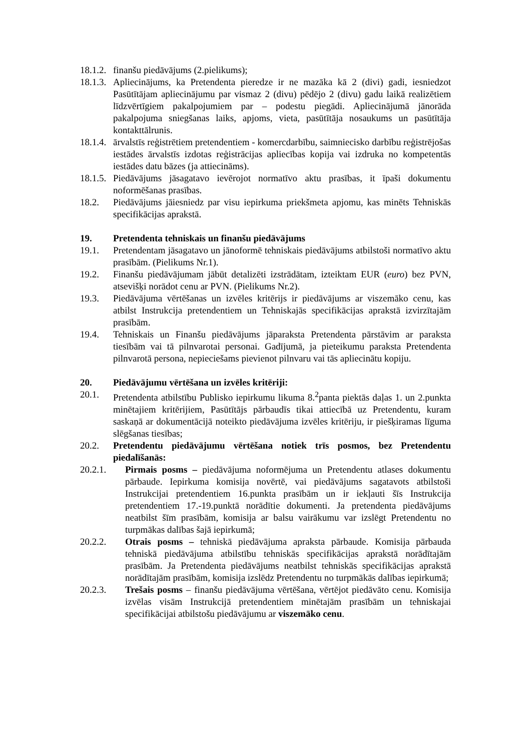18.1.2. finanšu piedāvājums (2.pielikums);
18.1.3. Apliecinājums, ka Pretendenta pieredze ir ne mazāka kā 2 (divi) gadi, iesniedzot Pasūtītājam apliecinājumu par vismaz 2 (divu) pēdējo 2 (divu) gadu laikā realizētiem līdzvērtīgiem pakalpojumiem par – podestu piegādi. Apliecinājumā jānorāda pakalpojuma sniegšanas laiks, apjoms, vieta, pasūtītāja nosaukums un pasūtītāja kontakttālrunis.
18.1.4. ārvalstīs reģistrētiem pretendentiem - komercdarbību, saimniecisko darbību reģistrējošas iestādes ārvalstīs izdotas reģistrācijas apliecības kopija vai izdruka no kompetentās iestādes datu bāzes (ja attiecināms).
18.1.5. Piedāvājums jāsagatavo ievērojot normatīvo aktu prasības, it īpaši dokumentu noformēšanas prasības.
18.2. Piedāvājums jāiesniedz par visu iepirkuma priekšmeta apjomu, kas minēts Tehniskās specifikācijas aprakstā.
19. Pretendenta tehniskais un finanšu piedāvājums
19.1. Pretendentam jāsagatavo un jānoformē tehniskais piedāvājums atbilstoši normatīvo aktu prasībām. (Pielikums Nr.1).
19.2. Finanšu piedāvājumam jābūt detalizēti izstrādātam, izteiktam EUR (euro) bez PVN, atsevišķi norādot cenu ar PVN. (Pielikums Nr.2).
19.3. Piedāvājuma vērtēšanas un izvēles kritērijs ir piedāvājums ar viszemāko cenu, kas atbilst Instrukcija pretendentiem un Tehniskajās specifikācijas aprakstā izvirzītajām prasībām.
19.4. Tehniskais un Finanšu piedāvājums jāparaksta Pretendenta pārstāvim ar paraksta tiesībām vai tā pilnvarotai personai. Gadījumā, ja pieteikumu paraksta Pretendenta pilnvarotā persona, nepieciešams pievienot pilnvaru vai tās apliecinātu kopiju.
20. Piedāvājumu vērtēšana un izvēles kritēriji:
20.1. Pretendenta atbilstību Publisko iepirkumu likuma 8.<sup>2</sup>panta piektās daļas 1. un 2.punkta minētajiem kritērijiem, Pasūtītājs pārbaudīs tikai attiecībā uz Pretendentu, kuram saskaņā ar dokumentācijā noteikto piedāvājuma izvēles kritēriju, ir piešķiramas līguma slēgšanas tiesības;
20.2. Pretendentu piedāvājumu vērtēšana notiek trīs posmos, bez Pretendentu piedalīšanās:
20.2.1. Pirmais posms – piedāvājuma noformējuma un Pretendentu atlases dokumentu pārbaude. Iepirkuma komisija novērtē, vai piedāvājums sagatavots atbilstoši Instrukcijai pretendentiem 16.punkta prasībām un ir iekļauti šīs Instrukcija pretendentiem 17.-19.punktā norādītie dokumenti. Ja pretendenta piedāvājums neatbilst šīm prasībām, komisija ar balsu vairākumu var izslēgt Pretendentu no turpmākas dalības šajā iepirkumā;
20.2.2. Otrais posms – tehniskā piedāvājuma apraksta pārbaude. Komisija pārbauda tehniskā piedāvājuma atbilstību tehniskās specifikācijas aprakstā norādītajām prasībām. Ja Pretendenta piedāvājums neatbilst tehniskās specifikācijas aprakstā norādītajām prasībām, komisija izslēdz Pretendentu no turpmākās dalības iepirkumā;
20.2.3. Trešais posms – finanšu piedāvājuma vērtēšana, vērtējot piedāvāto cenu. Komisija izvēlas visām Instrukcijā pretendentiem minētajām prasībām un tehniskajai specifikācijai atbilstošu piedāvājumu ar viszemāko cenu.